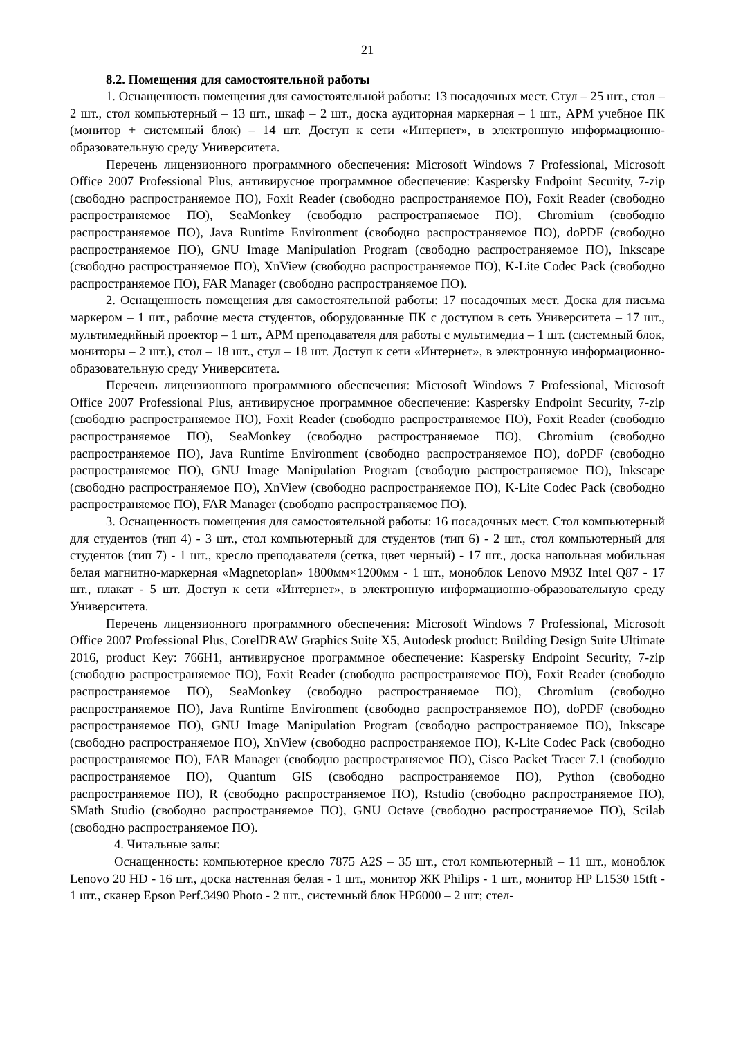21
8.2. Помещения для самостоятельной работы
1. Оснащенность помещения для самостоятельной работы: 13 посадочных мест. Стул – 25 шт., стол – 2 шт., стол компьютерный – 13 шт., шкаф – 2 шт., доска аудиторная маркерная – 1 шт., АРМ учебное ПК (монитор + системный блок) – 14 шт. Доступ к сети «Интернет», в электронную информационно-образовательную среду Университета.
Перечень лицензионного программного обеспечения: Microsoft Windows 7 Professional, Microsoft Office 2007 Professional Plus, антивирусное программное обеспечение: Kaspersky Endpoint Security, 7-zip (свободно распространяемое ПО), Foxit Reader (свободно распространяемое ПО), Foxit Reader (свободно распространяемое ПО), SeaMonkey (свободно распространяемое ПО), Chromium (свободно распространяемое ПО), Java Runtime Environment (свободно распространяемое ПО), doPDF (свободно распространяемое ПО), GNU Image Manipulation Program (свободно распространяемое ПО), Inkscape (свободно распространяемое ПО), XnView (свободно распространяемое ПО), K-Lite Codec Pack (свободно распространяемое ПО), FAR Manager (свободно распространяемое ПО).
2. Оснащенность помещения для самостоятельной работы: 17 посадочных мест. Доска для письма маркером – 1 шт., рабочие места студентов, оборудованные ПК с доступом в сеть Университета – 17 шт., мультимедийный проектор – 1 шт., АРМ преподавателя для работы с мультимедиа – 1 шт. (системный блок, мониторы – 2 шт.), стол – 18 шт., стул – 18 шт. Доступ к сети «Интернет», в электронную информационно-образовательную среду Университета.
Перечень лицензионного программного обеспечения: Microsoft Windows 7 Professional, Microsoft Office 2007 Professional Plus, антивирусное программное обеспечение: Kaspersky Endpoint Security, 7-zip (свободно распространяемое ПО), Foxit Reader (свободно распространяемое ПО), Foxit Reader (свободно распространяемое ПО), SeaMonkey (свободно распространяемое ПО), Chromium (свободно распространяемое ПО), Java Runtime Environment (свободно распространяемое ПО), doPDF (свободно распространяемое ПО), GNU Image Manipulation Program (свободно распространяемое ПО), Inkscape (свободно распространяемое ПО), XnView (свободно распространяемое ПО), K-Lite Codec Pack (свободно распространяемое ПО), FAR Manager (свободно распространяемое ПО).
3. Оснащенность помещения для самостоятельной работы: 16 посадочных мест. Стол компьютерный для студентов (тип 4) - 3 шт., стол компьютерный для студентов (тип 6) - 2 шт., стол компьютерный для студентов (тип 7) - 1 шт., кресло преподавателя (сетка, цвет черный) - 17 шт., доска напольная мобильная белая магнитно-маркерная «Magnetoplan» 1800мм×1200мм - 1 шт., моноблок Lenovo M93Z Intel Q87 - 17 шт., плакат - 5 шт. Доступ к сети «Интернет», в электронную информационно-образовательную среду Университета.
Перечень лицензионного программного обеспечения: Microsoft Windows 7 Professional, Microsoft Office 2007 Professional Plus, CorelDRAW Graphics Suite X5, Autodesk product: Building Design Suite Ultimate 2016, product Key: 766H1, антивирусное программное обеспечение: Kaspersky Endpoint Security, 7-zip (свободно распространяемое ПО), Foxit Reader (свободно распространяемое ПО), Foxit Reader (свободно распространяемое ПО), SeaMonkey (свободно распространяемое ПО), Chromium (свободно распространяемое ПО), Java Runtime Environment (свободно распространяемое ПО), doPDF (свободно распространяемое ПО), GNU Image Manipulation Program (свободно распространяемое ПО), Inkscape (свободно распространяемое ПО), XnView (свободно распространяемое ПО), K-Lite Codec Pack (свободно распространяемое ПО), FAR Manager (свободно распространяемое ПО), Cisco Packet Tracer 7.1 (свободно распространяемое ПО), Quantum GIS (свободно распространяемое ПО), Python (свободно распространяемое ПО), R (свободно распространяемое ПО), Rstudio (свободно распространяемое ПО), SMath Studio (свободно распространяемое ПО), GNU Octave (свободно распространяемое ПО), Scilab (свободно распространяемое ПО).
4. Читальные залы:
Оснащенность: компьютерное кресло 7875 A2S – 35 шт., стол компьютерный – 11 шт., моноблок Lenovo 20 HD - 16 шт., доска настенная белая - 1 шт., монитор ЖК Philips - 1 шт., монитор HP L1530 15tft - 1 шт., сканер Epson Perf.3490 Photo - 2 шт., системный блок HP6000 – 2 шт; стел-